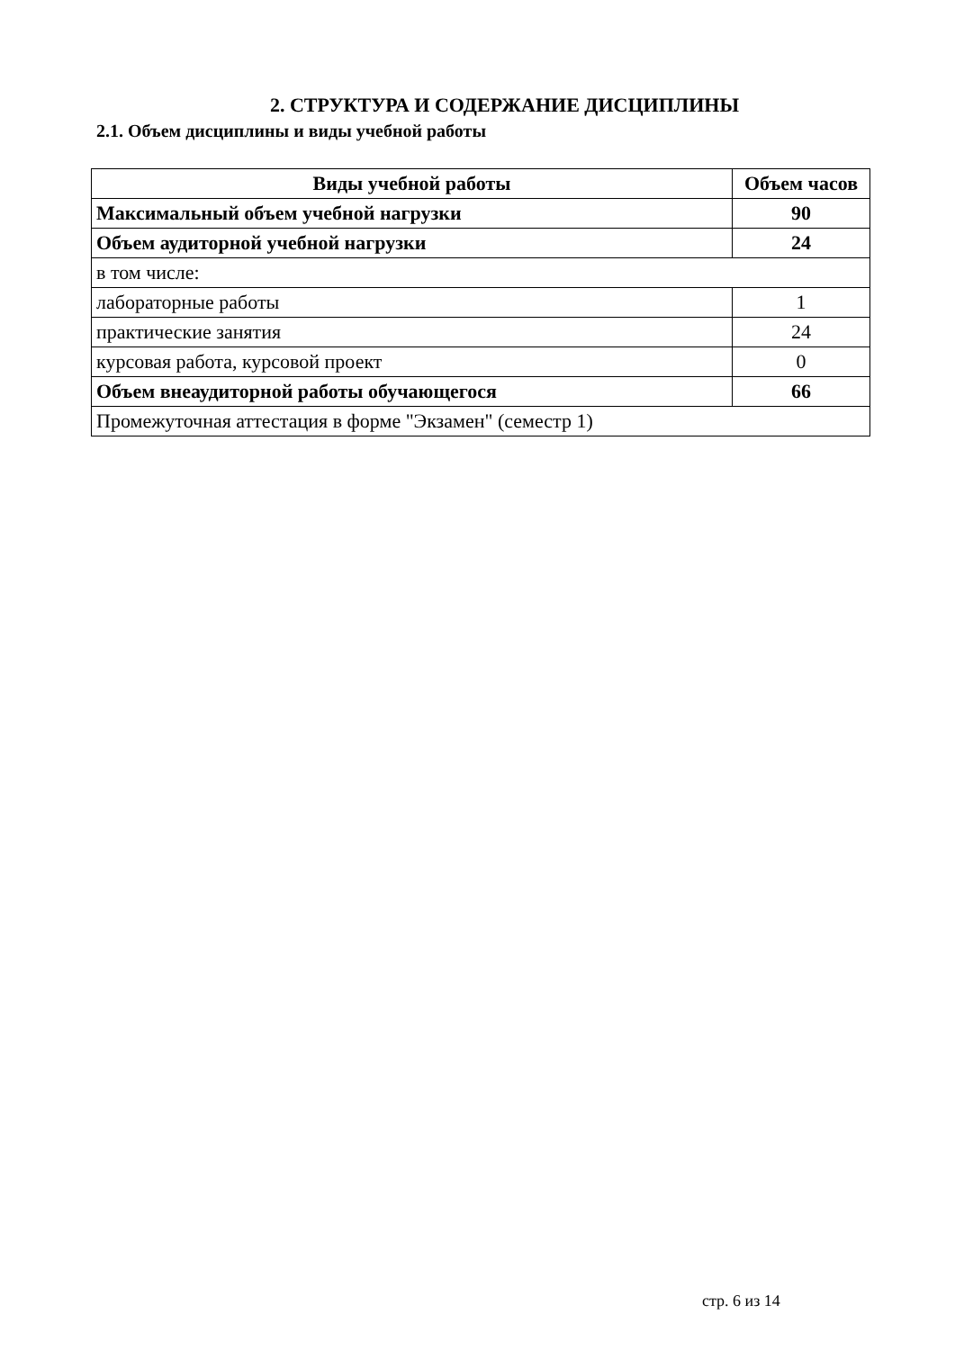2. СТРУКТУРА И СОДЕРЖАНИЕ ДИСЦИПЛИНЫ
2.1. Объем дисциплины и виды учебной работы
| Виды учебной работы | Объем часов |
| --- | --- |
| Максимальный объем учебной нагрузки | 90 |
| Объем аудиторной учебной нагрузки | 24 |
| в том числе: | |
| лабораторные работы | 1 |
| практические занятия | 24 |
| курсовая работа, курсовой проект | 0 |
| Объем внеаудиторной работы обучающегося | 66 |
| Промежуточная аттестация в форме "Экзамен" (семестр 1) | |
стр. 6 из 14